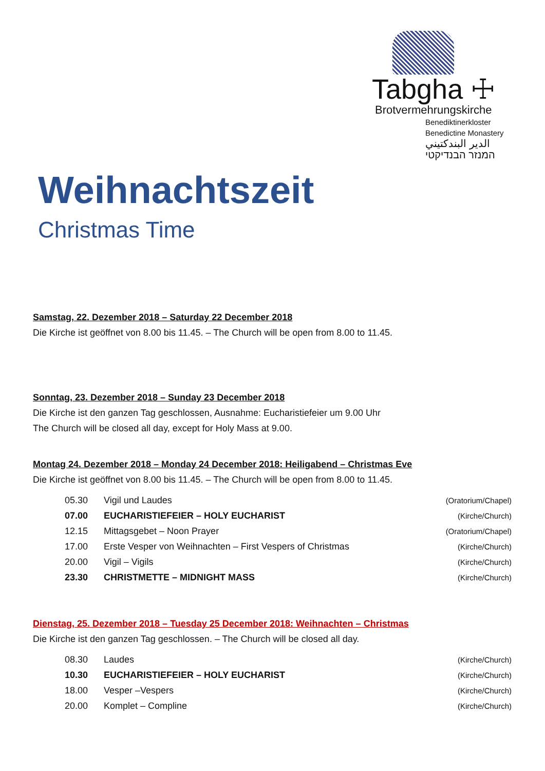Tabgha ☩
Brotvermehrungskirche
Benediktinerkloster
Benedictine Monastery
الدير البندكتيني
המנזר הבנדיקטי
Weihnachtszeit
Christmas Time
Samstag, 22. Dezember 2018 – Saturday 22 December 2018
Die Kirche ist geöffnet von 8.00 bis 11.45. – The Church will be open from 8.00 to 11.45.
Sonntag, 23. Dezember 2018 – Sunday 23 December 2018
Die Kirche ist den ganzen Tag geschlossen, Ausnahme: Eucharistiefeier um 9.00 Uhr
The Church will be closed all day, except for Holy Mass at 9.00.
Montag 24. Dezember 2018 – Monday 24 December 2018: Heiligabend – Christmas Eve
Die Kirche ist geöffnet von 8.00 bis 11.45. – The Church will be open from 8.00 to 11.45.
| 05.30 | Vigil und Laudes | (Oratorium/Chapel) |
| 07.00 | EUCHARISTIEFEIER – HOLY EUCHARIST | (Kirche/Church) |
| 12.15 | Mittagsgebet – Noon Prayer | (Oratorium/Chapel) |
| 17.00 | Erste Vesper von Weihnachten – First Vespers of Christmas | (Kirche/Church) |
| 20.00 | Vigil – Vigils | (Kirche/Church) |
| 23.30 | CHRISTMETTE – MIDNIGHT MASS | (Kirche/Church) |
Dienstag, 25. Dezember 2018 – Tuesday 25 December 2018: Weihnachten – Christmas
Die Kirche ist den ganzen Tag geschlossen. – The Church will be closed all day.
| 08.30 | Laudes | (Kirche/Church) |
| 10.30 | EUCHARISTIEFEIER – HOLY EUCHARIST | (Kirche/Church) |
| 18.00 | Vesper –Vespers | (Kirche/Church) |
| 20.00 | Komplet – Compline | (Kirche/Church) |